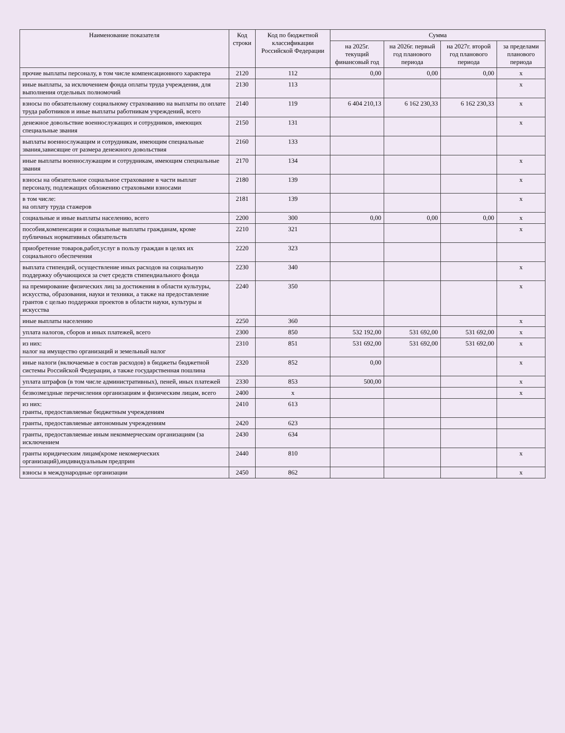| Наименование показателя | Код строки | Код по бюджетной классификации Российской Федерации | Сумма | | | |
| --- | --- | --- | --- | --- | --- | --- |
| | | | на 2025г. текущий финансовый год | на 2026г. первый год планового периода | на 2027г. второй год планового периода | за пределами планового периода |
| прочие выплаты персоналу, в том числе компенсационного характера | 2120 | 112 | 0,00 | 0,00 | 0,00 | x |
| иные выплаты, за исключением фонда оплаты труда учреждения, для выполнения отдельных полномочий | 2130 | 113 | | | | x |
| взносы по обязательному социальному страхованию на выплаты по оплате труда работников и иные выплаты работникам учреждений, всего | 2140 | 119 | 6 404 210,13 | 6 162 230,33 | 6 162 230,33 | x |
| денежное довольствие военнослужащих и сотрудников, имеющих специальные звания | 2150 | 131 | | | | x |
| выплаты военнослужащим и сотрудникам, имеющим специальные звания,зависящие от размера денежного довольствия | 2160 | 133 | | | | |
| иные выплаты военнослужащим и сотрудникам, имеющим специальные звания | 2170 | 134 | | | | x |
| взносы на обязательное социальное страхование в части выплат персоналу, подлежащих обложению страховыми взносами | 2180 | 139 | | | | x |
| в том числе: на оплату труда стажеров | 2181 | 139 | | | | x |
| социальные и иные выплаты населению, всего | 2200 | 300 | 0,00 | 0,00 | 0,00 | x |
| пособия,компенсации и социальные выплаты гражданам, кроме публичных нормативных обязательств | 2210 | 321 | | | | x |
| приобретение товаров,работ,услуг в пользу граждан в целях их социального обеспечения | 2220 | 323 | | | | |
| выплата стипендий, осуществление иных расходов на социальную поддержку обучающихся за счет средств стипендиального фонда | 2230 | 340 | | | | x |
| на премирование физических лиц за достижения в области культуры, искусства, образования, науки и техники, а также на предоставление грантов с целью поддержки проектов в области науки, культуры и искусства | 2240 | 350 | | | | x |
| иные выплаты населению | 2250 | 360 | | | | x |
| уплата налогов, сборов и иных платежей, всего | 2300 | 850 | 532 192,00 | 531 692,00 | 531 692,00 | x |
| из них: налог на имущество организаций и земельный налог | 2310 | 851 | 531 692,00 | 531 692,00 | 531 692,00 | x |
| иные налоги (включаемые в состав расходов) в бюджеты бюджетной системы Российской Федерации, а также государственная пошлина | 2320 | 852 | 0,00 | | | x |
| уплата штрафов (в том числе административных), пеней, иных платежей | 2330 | 853 | 500,00 | | | x |
| безвозмездные перечисления организациям и физическим лицам, всего | 2400 | x | | | | x |
| из них: гранты, предоставляемые бюджетным учреждениям | 2410 | 613 | | | | |
| гранты, предоставляемые автономным учреждениям | 2420 | 623 | | | | |
| гранты, предоставляемые иным некоммерческим организациям (за исключением | 2430 | 634 | | | | |
| гранты юридическим лицам(кроме некомерческих организаций),индивидуальным предприн | 2440 | 810 | | | | x |
| взносы в международные организации | 2450 | 862 | | | | x |